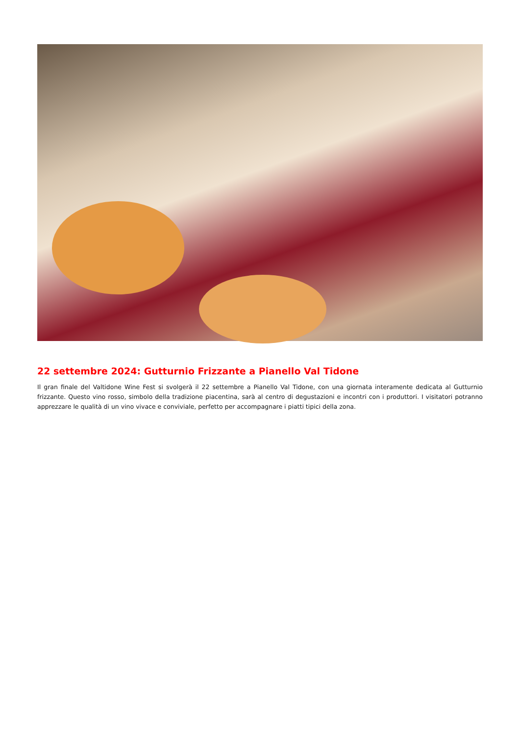22 settembre 2024: Gutturnio Frizzante a Pianello Val Tidone
Il gran finale del Valtidone Wine Fest si svolgerà il 22 settembre a Pianello Val Tidone, con una giornata interamente dedicata al Gutturnio frizzante. Questo vino rosso, simbolo della tradizione piacentina, sarà al centro di degustazioni e incontri con i produttori. I visitatori potranno apprezzare le qualità di un vino vivace e conviviale, perfetto per accompagnare i piatti tipici della zona.